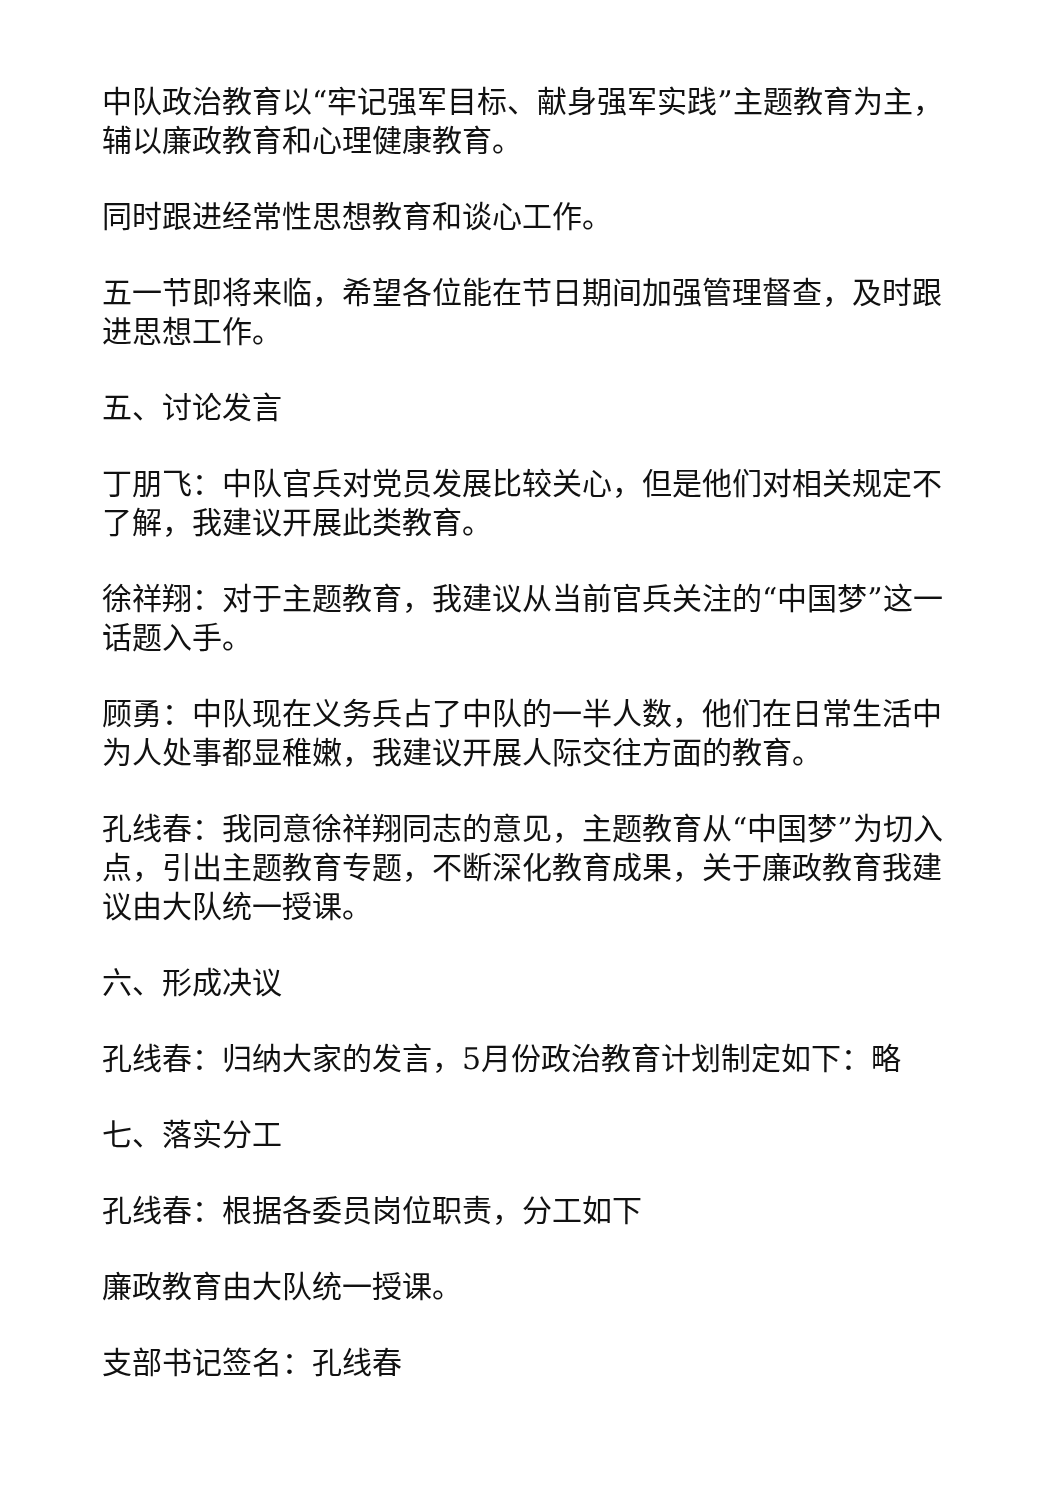中队政治教育以“牢记强军目标、献身强军实践”主题教育为主，辅以廉政教育和心理健康教育。
同时跟进经常性思想教育和谈心工作。
五一节即将来临，希望各位能在节日期间加强管理督查，及时跟进思想工作。
五、讨论发言
丁朋飞：中队官兵对党员发展比较关心，但是他们对相关规定不了解，我建议开展此类教育。
徐祥翔：对于主题教育，我建议从当前官兵关注的“中国梦”这一话题入手。
顾勇：中队现在义务兵占了中队的一半人数，他们在日常生活中为人处事都显稚嫩，我建议开展人际交往方面的教育。
孔线春：我同意徐祥翔同志的意见，主题教育从“中国梦”为切入点，引出主题教育专题，不断深化教育成果，关于廉政教育我建议由大队统一授课。
六、形成决议
孔线春：归纳大家的发言，5月份政治教育计划制定如下：略
七、落实分工
孔线春：根据各委员岗位职责，分工如下
廉政教育由大队统一授课。
支部书记签名：孔线春